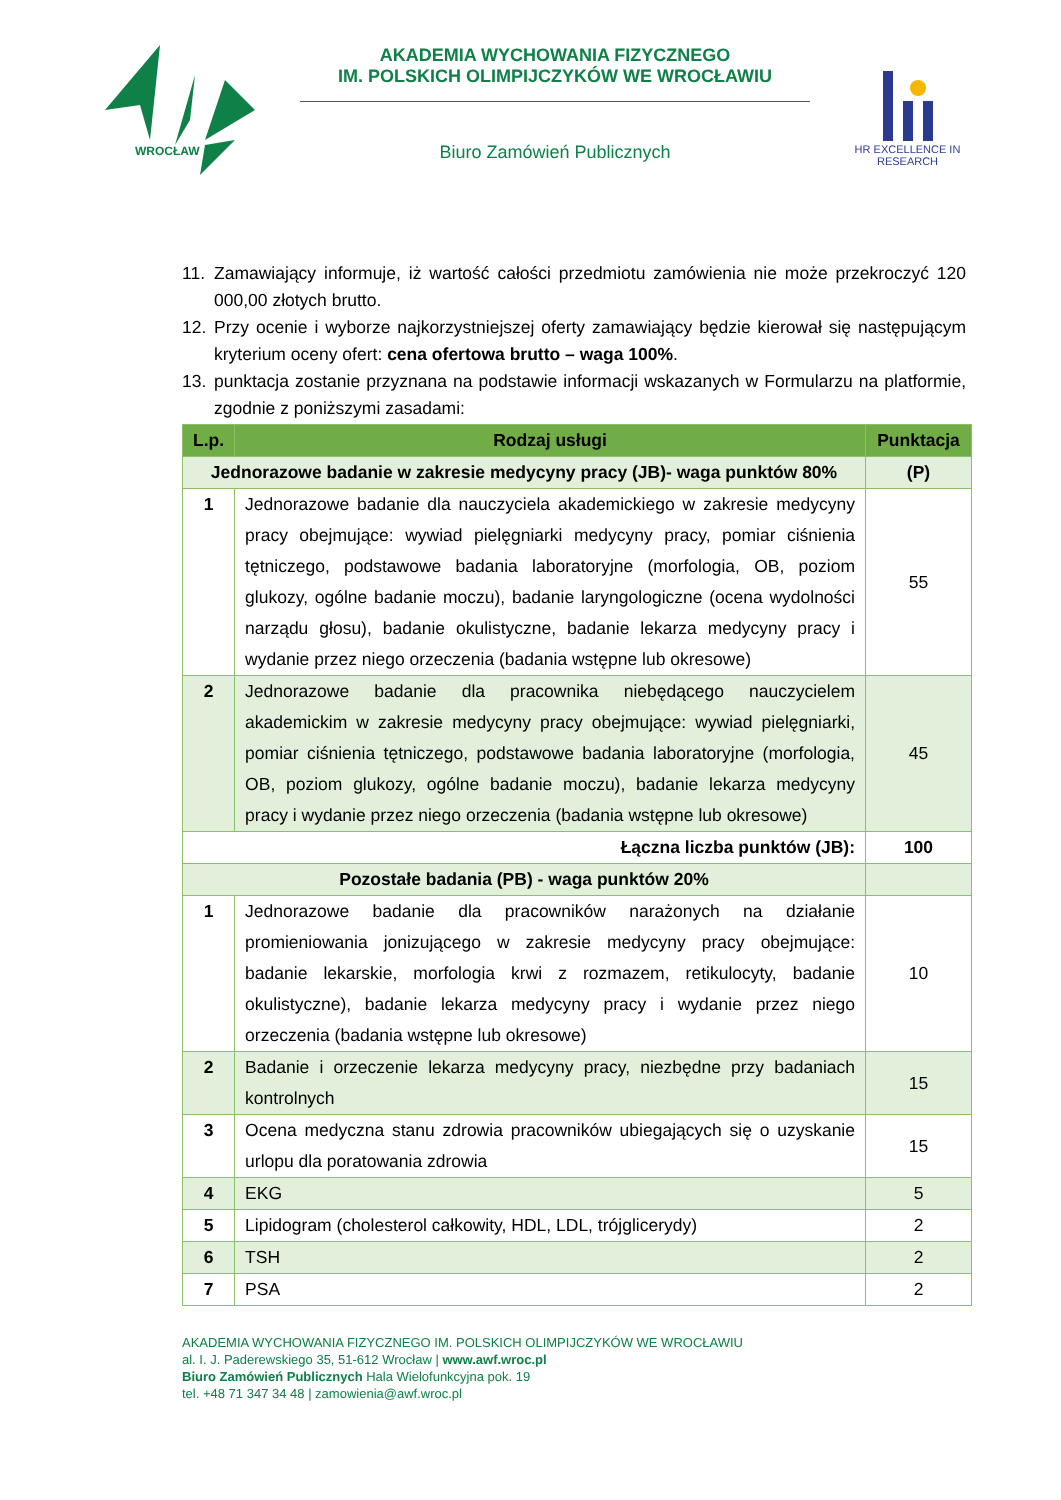WROCŁAW
AKADEMIA WYCHOWANIA FIZYCZNEGO
IM. POLSKICH OLIMPIJCZYKÓW WE WROCŁAWIU
Biuro Zamówień Publicznych
HR EXCELLENCE IN RESEARCH
11. Zamawiający informuje, iż wartość całości przedmiotu zamówienia nie może przekroczyć 120 000,00 złotych brutto.
12. Przy ocenie i wyborze najkorzystniejszej oferty zamawiający będzie kierował się następującym kryterium oceny ofert: cena ofertowa brutto – waga 100%.
13. punktacja zostanie przyznana na podstawie informacji wskazanych w Formularzu na platformie, zgodnie z poniższymi zasadami:
| L.p. | Rodzaj usługi | Punktacja |
| --- | --- | --- |
| Jednorazowe badanie w zakresie medycyny pracy (JB)- waga punktów 80% | | (P) |
| 1 | Jednorazowe badanie dla nauczyciela akademickiego w zakresie medycyny pracy obejmujące: wywiad pielęgniarki medycyny pracy, pomiar ciśnienia tętniczego, podstawowe badania laboratoryjne (morfologia, OB, poziom glukozy, ogólne badanie moczu), badanie laryngologiczne (ocena wydolności narządu głosu), badanie okulistyczne, badanie lekarza medycyny pracy i wydanie przez niego orzeczenia (badania wstępne lub okresowe) | 55 |
| 2 | Jednorazowe badanie dla pracownika niebędącego nauczycielem akademickim w zakresie medycyny pracy obejmujące: wywiad pielęgniarki, pomiar ciśnienia tętniczego, podstawowe badania laboratoryjne (morfologia, OB, poziom glukozy, ogólne badanie moczu), badanie lekarza medycyny pracy i wydanie przez niego orzeczenia (badania wstępne lub okresowe) | 45 |
| Łączna liczba punktów (JB): | | 100 |
| Pozostałe badania (PB) - waga punktów 20% | | |
| 1 | Jednorazowe badanie dla pracowników narażonych na działanie promieniowania jonizującego w zakresie medycyny pracy obejmujące: badanie lekarskie, morfologia krwi z rozmazem, retikulocyty, badanie okulistyczne), badanie lekarza medycyny pracy i wydanie przez niego orzeczenia (badania wstępne lub okresowe) | 10 |
| 2 | Badanie i orzeczenie lekarza medycyny pracy, niezbędne przy badaniach kontrolnych | 15 |
| 3 | Ocena medyczna stanu zdrowia pracowników ubiegających się o uzyskanie urlopu dla poratowania zdrowia | 15 |
| 4 | EKG | 5 |
| 5 | Lipidogram (cholesterol całkowity, HDL, LDL, trójglicerydy) | 2 |
| 6 | TSH | 2 |
| 7 | PSA | 2 |
AKADEMIA WYCHOWANIA FIZYCZNEGO IM. POLSKICH OLIMPIJCZYKÓW WE WROCŁAWIU
al. I. J. Paderewskiego 35, 51-612 Wrocław | www.awf.wroc.pl
Biuro Zamówień Publicznych Hala Wielofunkcyjna pok. 19
tel. +48 71 347 34 48 | zamowienia@awf.wroc.pl